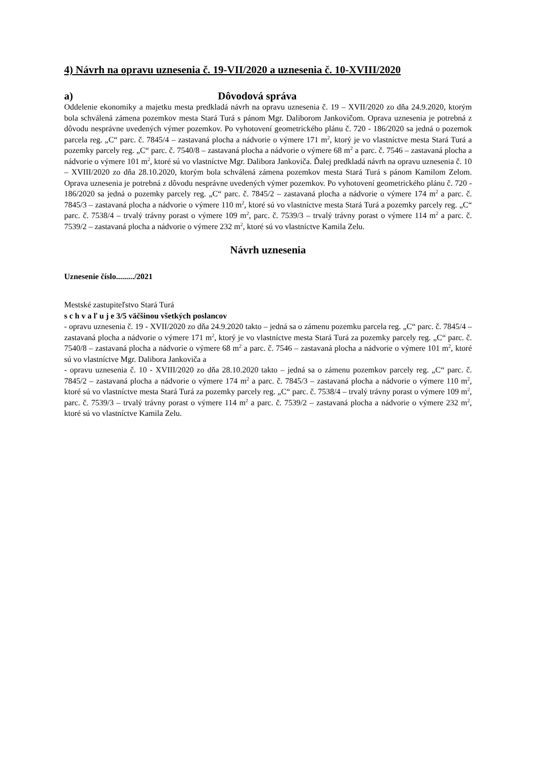4) Návrh na opravu uznesenia č. 19-VII/2020 a uznesenia č. 10-XVIII/2020
a) Dôvodová správa
Oddelenie ekonomiky a majetku mesta predkladá návrh na opravu uznesenia č. 19 – XVII/2020 zo dňa 24.9.2020, ktorým bola schválená zámena pozemkov mesta Stará Turá s pánom Mgr. Daliborom Jankovičom. Oprava uznesenia je potrebná z dôvodu nesprávne uvedených výmer pozemkov. Po vyhotovení geometrického plánu č. 720 - 186/2020 sa jedná o pozemok parcela reg. „C“ parc. č. 7845/4 – zastavaná plocha a nádvorie o výmere 171 m<sup>2</sup>, ktorý je vo vlastníctve mesta Stará Turá a pozemky parcely reg. „C“ parc. č. 7540/8 – zastavaná plocha a nádvorie o výmere 68 m<sup>2</sup> a parc. č. 7546 – zastavaná plocha a nádvorie o výmere 101 m<sup>2</sup>, ktoré sú vo vlastníctve Mgr. Dalibora Jankoviča. Ďalej predkladá návrh na opravu uznesenia č. 10 – XVIII/2020 zo dňa 28.10.2020, ktorým bola schválená zámena pozemkov mesta Stará Turá s pánom Kamilom Zelom. Oprava uznesenia je potrebná z dôvodu nesprávne uvedených výmer pozemkov. Po vyhotovení geometrického plánu č. 720 - 186/2020 sa jedná o pozemky parcely reg. „C“ parc. č. 7845/2 – zastavaná plocha a nádvorie o výmere 174 m<sup>2</sup> a parc. č. 7845/3 – zastavaná plocha a nádvorie o výmere 110 m<sup>2</sup>, ktoré sú vo vlastníctve mesta Stará Turá a pozemky parcely reg. „C“ parc. č. 7538/4 – trvalý trávny porast o výmere 109 m<sup>2</sup>, parc. č. 7539/3 – trvalý trávny porast o výmere 114 m<sup>2</sup> a parc. č. 7539/2 – zastavaná plocha a nádvorie o výmere 232 m<sup>2</sup>, ktoré sú vo vlastníctve Kamila Zelu.
Návrh uznesenia
Uznesenie číslo........./2021
Mestské zastupiteľstvo Stará Turá
s c h v a ľ u j e 3/5 väčšinou všetkých poslancov
- opravu uznesenia č. 19 - XVII/2020 zo dňa 24.9.2020 takto – jedná sa o zámenu pozemku parcela reg. „C“ parc. č. 7845/4 – zastavaná plocha a nádvorie o výmere 171 m<sup>2</sup>, ktorý je vo vlastníctve mesta Stará Turá za pozemky parcely reg. „C“ parc. č. 7540/8 – zastavaná plocha a nádvorie o výmere 68 m<sup>2</sup> a parc. č. 7546 – zastavaná plocha a nádvorie o výmere 101 m<sup>2</sup>, ktoré sú vo vlastníctve Mgr. Dalibora Jankoviča a
- opravu uznesenia č. 10 - XVIII/2020 zo dňa 28.10.2020 takto – jedná sa o zámenu pozemkov parcely reg. „C“ parc. č. 7845/2 – zastavaná plocha a nádvorie o výmere 174 m<sup>2</sup> a parc. č. 7845/3 – zastavaná plocha a nádvorie o výmere 110 m<sup>2</sup>, ktoré sú vo vlastníctve mesta Stará Turá za pozemky parcely reg. „C“ parc. č. 7538/4 – trvalý trávny porast o výmere 109 m<sup>2</sup>, parc. č. 7539/3 – trvalý trávny porast o výmere 114 m<sup>2</sup> a parc. č. 7539/2 – zastavaná plocha a nádvorie o výmere 232 m<sup>2</sup>, ktoré sú vo vlastníctve Kamila Zelu.